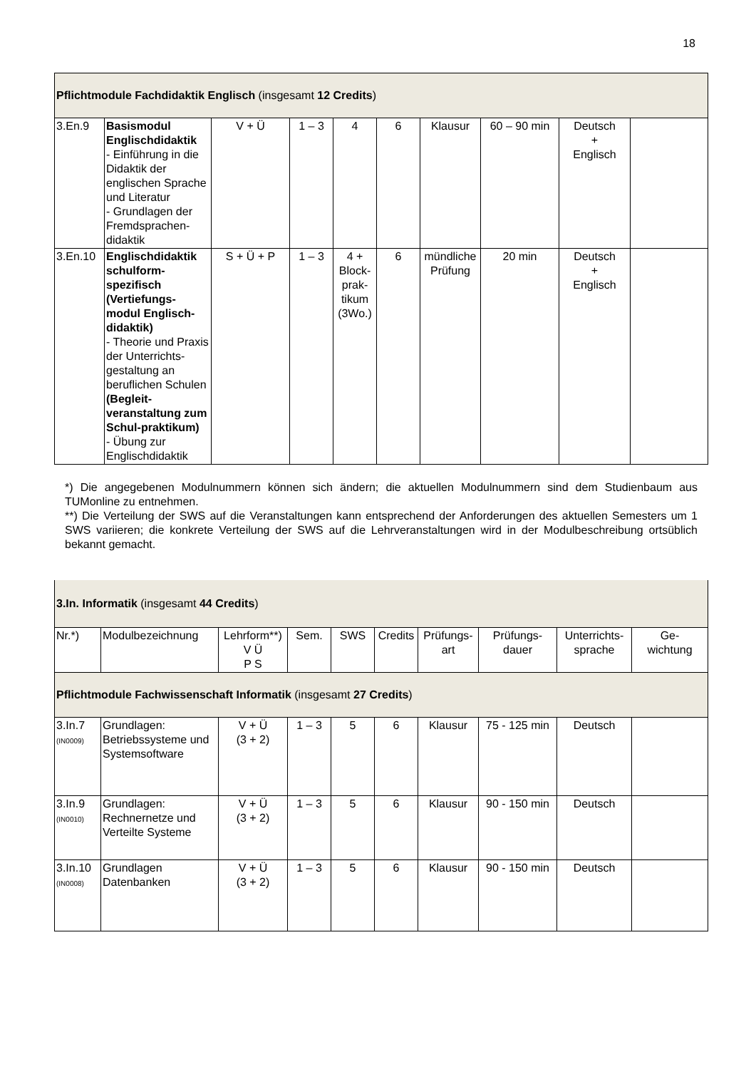18
| Pflichtmodule Fachdidaktik Englisch (insgesamt 12 Credits ) | | | | | | | | | |
| 3.En.9 | Basismodul Englischdidaktik - Einführung in die Didaktik der englischen Sprache und Literatur - Grundlagen der Fremdsprachen-didaktik | V + Ü | 1 – 3 | 4 | 6 | Klausur | 60 – 90 min | Deutsch + Englisch | |
| 3.En.10 | Englischdidaktik schulform-spezifisch (Vertiefungs-modul Englisch-didaktik) - Theorie und Praxis der Unterrichts-gestaltung an beruflichen Schulen (Begleit-veranstaltung zum Schul-praktikum) - Übung zur Englischdidaktik | S + Ü + P | 1 – 3 | 4 + Block-prak-tikum (3Wo.) | 6 | mündliche Prüfung | 20 min | Deutsch + Englisch | |
*) Die angegebenen Modulnummern können sich ändern; die aktuellen Modulnummern sind dem Studienbaum aus TUMonline zu entnehmen.
**) Die Verteilung der SWS auf die Veranstaltungen kann entsprechend der Anforderungen des aktuellen Semesters um 1 SWS variieren; die konkrete Verteilung der SWS auf die Lehrveranstaltungen wird in der Modulbeschreibung ortsüblich bekannt gemacht.
| 3.In. Informatik (insgesamt 44 Credits ) | | | | | | | | | |
| Nr.*) | Modulbezeichnung | Lehrform**) V Ü P S | Sem. | SWS | Credits | Prüfungs- art | Prüfungs- dauer | Unterrichts- sprache | Ge- wichtung |
| Pflichtmodule Fachwissenschaft Informatik (insgesamt 27 Credits ) | | | | | | | | | |
| 3.In.7 (IN0009) | Grundlagen: Betriebssysteme und Systemsoftware | V + Ü (3 + 2) | 1 – 3 | 5 | 6 | Klausur | 75 - 125 min | Deutsch | |
| 3.In.9 (IN0010) | Grundlagen: Rechnernetze und Verteilte Systeme | V + Ü (3 + 2) | 1 – 3 | 5 | 6 | Klausur | 90 - 150 min | Deutsch | |
| 3.In.10 (IN0008) | Grundlagen Datenbanken | V + Ü (3 + 2) | 1 – 3 | 5 | 6 | Klausur | 90 - 150 min | Deutsch | |